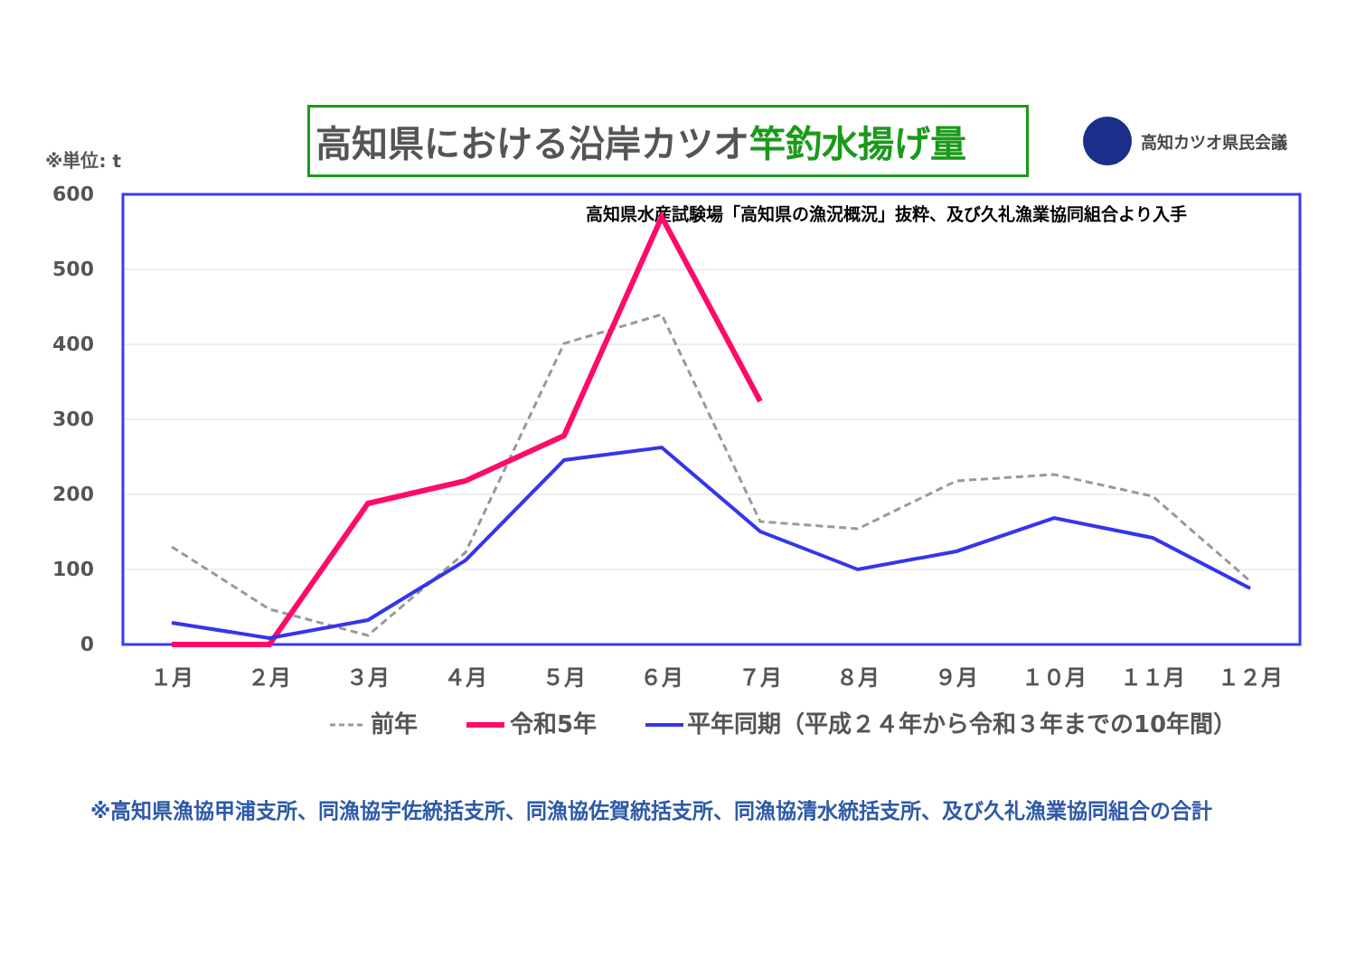※単位: t
高知県における沿岸カツオ竿釣水揚げ量
高知カツオ県民会議
600
500
400
300
200
100
0
高知県水産試験場「高知県の漁況概況」抜粋、及び久礼漁業協同組合より入手
１月
２月
３月
４月
５月
６月
７月
８月
９月
１０月
１１月
１２月
前年
令和5年
平年同期（平成２４年から令和３年までの10年間）
※高知県漁協甲浦支所、同漁協宇佐統括支所、同漁協佐賀統括支所、同漁協清水統括支所、及び久礼漁業協同組合の合計